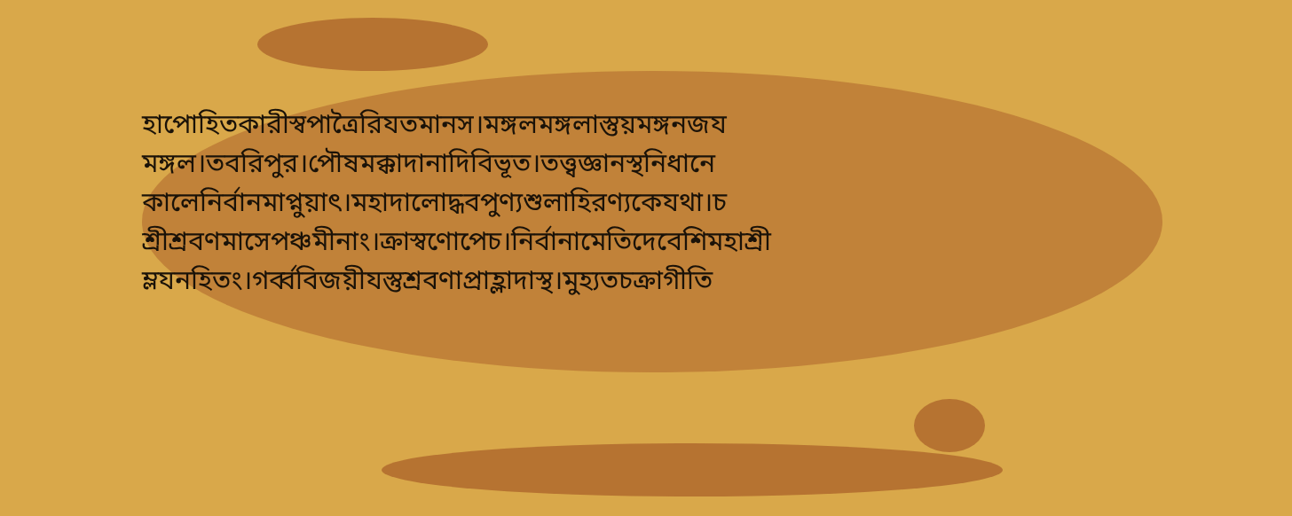হাপোহিতকারীস্বপাত্রৈরিযতমানস।মঙ্গলমঙ্গলাস্তুয়মঙ্গনজয
মঙ্গল।তবরিপুর।পৌষমক্কাদানাদিবিভূত।তত্ত্বজ্ঞানস্থনিধানে
কালেনির্বানমাপ্নুয়াৎ।মহাদালোদ্ধবপুণ্যশুলাহিরণ্যকেযথা।চ
শ্রীশ্রবণমাসেপঞ্চমীনাং।ক্রাস্বণোপেচ।নির্বানামেতিদেবেশিমহাশ্রী
ম্লযনহিতং।গর্ব্ববিজয়ীযস্তুশ্রবণাপ্রাহ্লাদাস্থ।মুহ্যতচক্রাগীতি